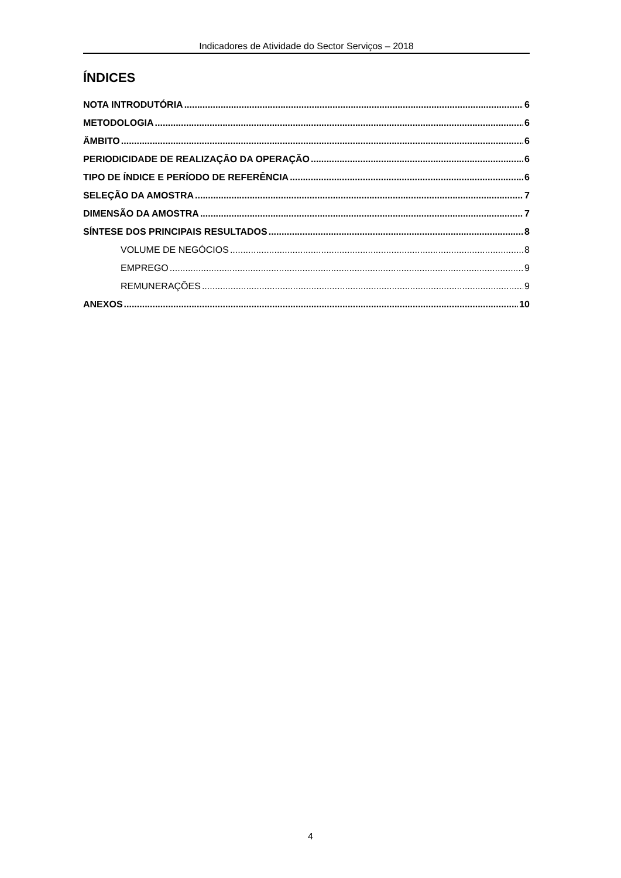Indicadores de Atividade do Sector Serviços – 2018
ÍNDICES
NOTA INTRODUTÓRIA 6
METODOLOGIA 6
ÂMBITO 6
PERIODICIDADE DE REALIZAÇÃO DA OPERAÇÃO 6
TIPO DE ÍNDICE E PERÍODO DE REFERÊNCIA 6
SELEÇÃO DA AMOSTRA 7
DIMENSÃO DA AMOSTRA 7
SÍNTESE DOS PRINCIPAIS RESULTADOS 8
VOLUME DE NEGÓCIOS 8
EMPREGO 9
REMUNERAÇÕES 9
ANEXOS 10
4